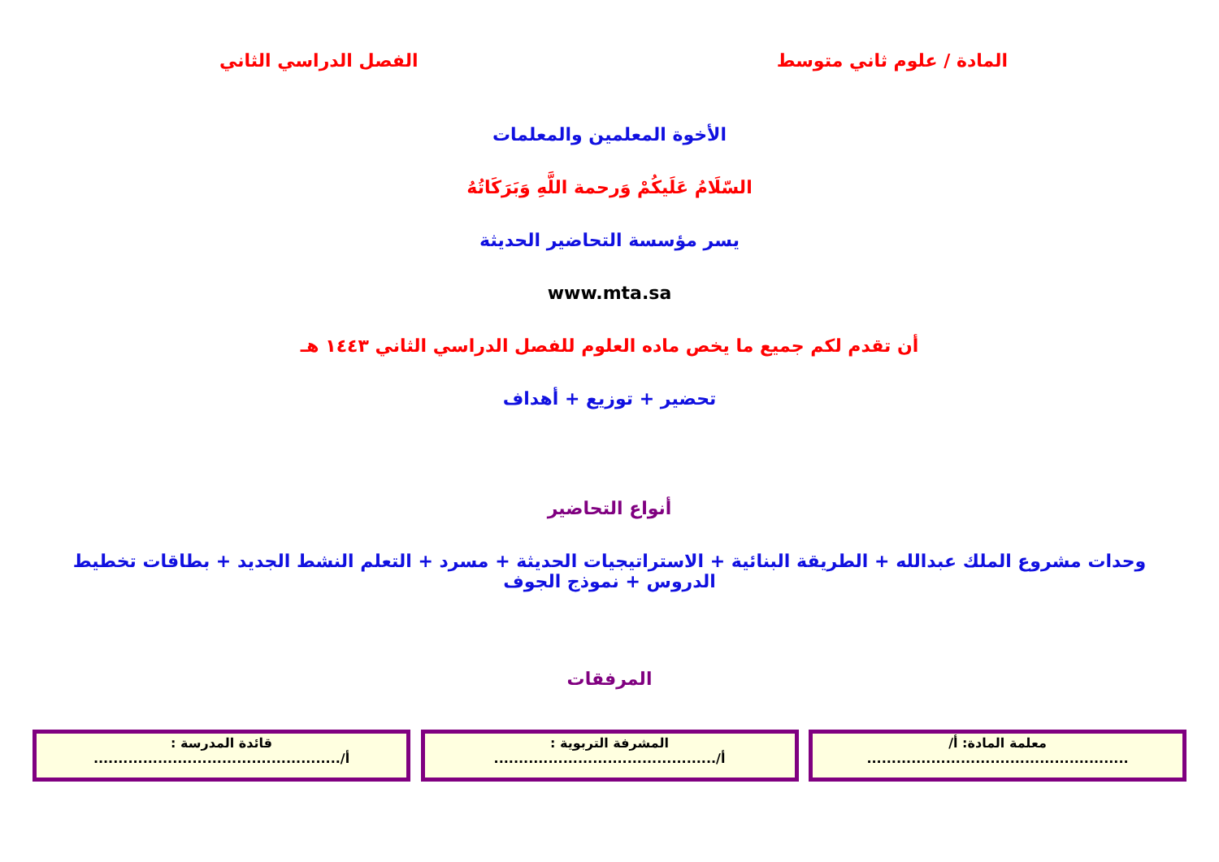المادة / علوم ثاني متوسط الفصل الدراسي الثاني
الأخوة المعلمين والمعلمات
السّلَامُ عَلَيكُمْ وَرحمة اللَّهِ وَبَرَكَاتُهُ
يسر مؤسسة التحاضير الحديثة
www.mta.sa
أن تقدم لكم جميع ما يخص ماده العلوم للفصل الدراسي الثاني ١٤٤٣ هـ
تحضير + توزيع + أهداف
أنواع التحاضير
وحدات مشروع الملك عبدالله + الطريقة البنائية + الاستراتيجيات الحديثة + مسرد + التعلم النشط الجديد + بطاقات تخطيط الدروس + نموذج الجوف
المرفقات
معلمة المادة: أ/
.....................................................
المشرفة التربوية :
أ/.............................................
قائدة المدرسة :
أ/..................................................